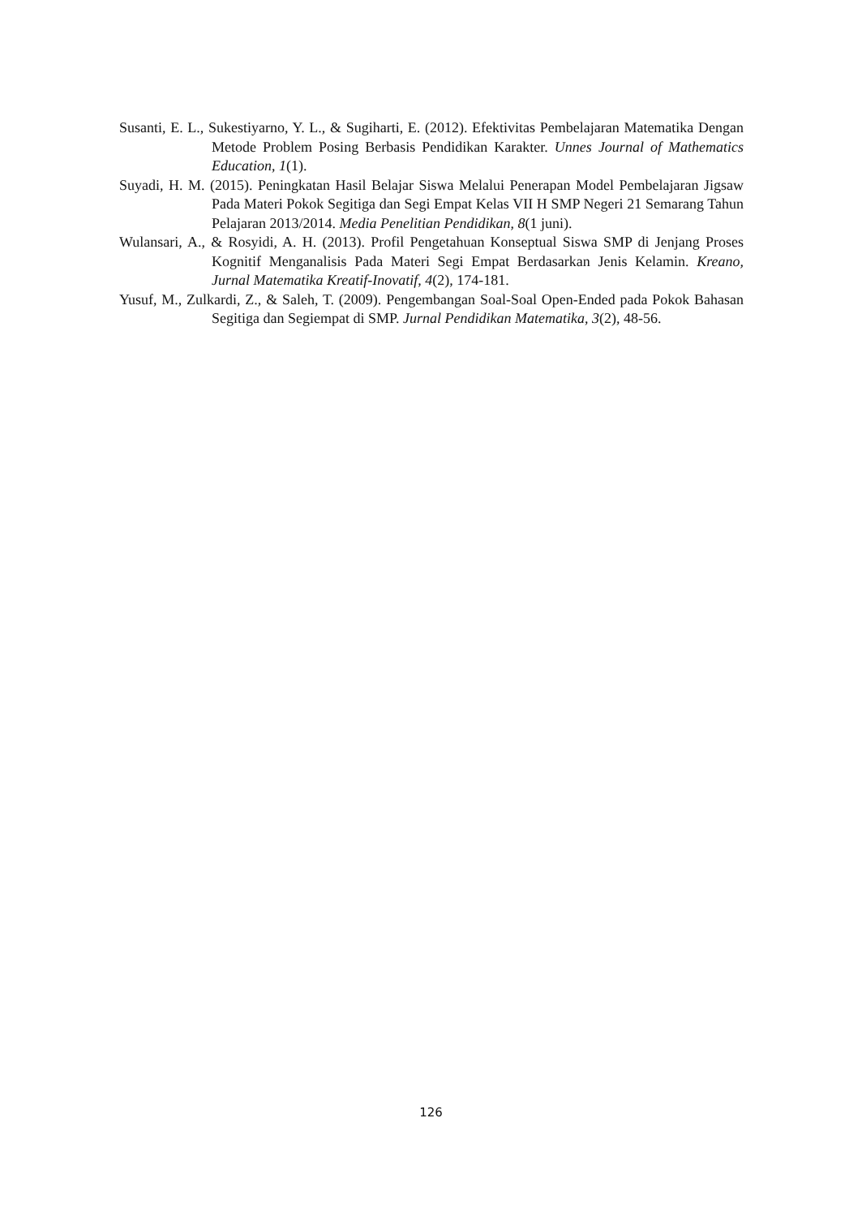Susanti, E. L., Sukestiyarno, Y. L., & Sugiharti, E. (2012). Efektivitas Pembelajaran Matematika Dengan Metode Problem Posing Berbasis Pendidikan Karakter. Unnes Journal of Mathematics Education, 1(1).
Suyadi, H. M. (2015). Peningkatan Hasil Belajar Siswa Melalui Penerapan Model Pembelajaran Jigsaw Pada Materi Pokok Segitiga dan Segi Empat Kelas VII H SMP Negeri 21 Semarang Tahun Pelajaran 2013/2014. Media Penelitian Pendidikan, 8(1 juni).
Wulansari, A., & Rosyidi, A. H. (2013). Profil Pengetahuan Konseptual Siswa SMP di Jenjang Proses Kognitif Menganalisis Pada Materi Segi Empat Berdasarkan Jenis Kelamin. Kreano, Jurnal Matematika Kreatif-Inovatif, 4(2), 174-181.
Yusuf, M., Zulkardi, Z., & Saleh, T. (2009). Pengembangan Soal-Soal Open-Ended pada Pokok Bahasan Segitiga dan Segiempat di SMP. Jurnal Pendidikan Matematika, 3(2), 48-56.
126